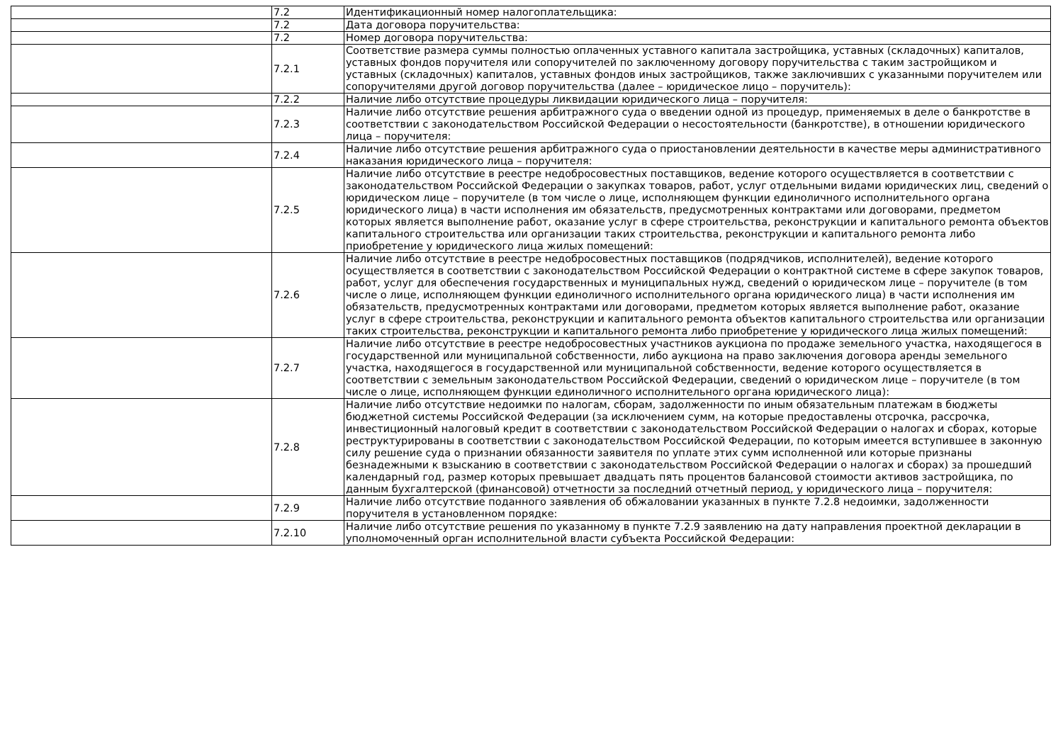| | 7.2 | Идентификационный номер налогоплательщика: |
| | 7.2 | Дата договора поручительства: |
| | 7.2 | Номер договора поручительства: |
| | 7.2.1 | Соответствие размера суммы полностью оплаченных уставного капитала застройщика, уставных (складочных) капиталов, уставных фондов поручителя или сопоручителей по заключенному договору поручительства с таким застройщиком и уставных (складочных) капиталов, уставных фондов иных застройщиков, также заключивших с указанными поручителем или сопоручителями другой договор поручительства (далее – юридическое лицо – поручитель): |
| | 7.2.2 | Наличие либо отсутствие процедуры ликвидации юридического лица – поручителя: |
| | 7.2.3 | Наличие либо отсутствие решения арбитражного суда о введении одной из процедур, применяемых в деле о банкротстве в соответствии с законодательством Российской Федерации о несостоятельности (банкротстве), в отношении юридического лица – поручителя: |
| | 7.2.4 | Наличие либо отсутствие решения арбитражного суда о приостановлении деятельности в качестве меры административного наказания юридического лица – поручителя: |
| | 7.2.5 | Наличие либо отсутствие в реестре недобросовестных поставщиков, ведение которого осуществляется в соответствии с законодательством Российской Федерации о закупках товаров, работ, услуг отдельными видами юридических лиц, сведений о юридическом лице – поручителе (в том числе о лице, исполняющем функции единоличного исполнительного органа юридического лица) в части исполнения им обязательств, предусмотренных контрактами или договорами, предметом которых является выполнение работ, оказание услуг в сфере строительства, реконструкции и капитального ремонта объектов капитального строительства или организации таких строительства, реконструкции и капитального ремонта либо приобретение у юридического лица жилых помещений: |
| | 7.2.6 | Наличие либо отсутствие в реестре недобросовестных поставщиков (подрядчиков, исполнителей), ведение которого осуществляется в соответствии с законодательством Российской Федерации о контрактной системе в сфере закупок товаров, работ, услуг для обеспечения государственных и муниципальных нужд, сведений о юридическом лице – поручителе (в том числе о лице, исполняющем функции единоличного исполнительного органа юридического лица) в части исполнения им обязательств, предусмотренных контрактами или договорами, предметом которых является выполнение работ, оказание услуг в сфере строительства, реконструкции и капитального ремонта объектов капитального строительства или организации таких строительства, реконструкции и капитального ремонта либо приобретение у юридического лица жилых помещений: |
| | 7.2.7 | Наличие либо отсутствие в реестре недобросовестных участников аукциона по продаже земельного участка, находящегося в государственной или муниципальной собственности, либо аукциона на право заключения договора аренды земельного участка, находящегося в государственной или муниципальной собственности, ведение которого осуществляется в соответствии с земельным законодательством Российской Федерации, сведений о юридическом лице – поручителе (в том числе о лице, исполняющем функции единоличного исполнительного органа юридического лица): |
| | 7.2.8 | Наличие либо отсутствие недоимки по налогам, сборам, задолженности по иным обязательным платежам в бюджеты бюджетной системы Российской Федерации (за исключением сумм, на которые предоставлены отсрочка, рассрочка, инвестиционный налоговый кредит в соответствии с законодательством Российской Федерации о налогах и сборах, которые реструктурированы в соответствии с законодательством Российской Федерации, по которым имеется вступившее в законную силу решение суда о признании обязанности заявителя по уплате этих сумм исполненной или которые признаны безнадежными к взысканию в соответствии с законодательством Российской Федерации о налогах и сборах) за прошедший календарный год, размер которых превышает двадцать пять процентов балансовой стоимости активов застройщика, по данным бухгалтерской (финансовой) отчетности за последний отчетный период, у юридического лица – поручителя: |
| | 7.2.9 | Наличие либо отсутствие поданного заявления об обжаловании указанных в пункте 7.2.8 недоимки, задолженности поручителя в установленном порядке: |
| | 7.2.10 | Наличие либо отсутствие решения по указанному в пункте 7.2.9 заявлению на дату направления проектной декларации в уполномоченный орган исполнительной власти субъекта Российской Федерации: |